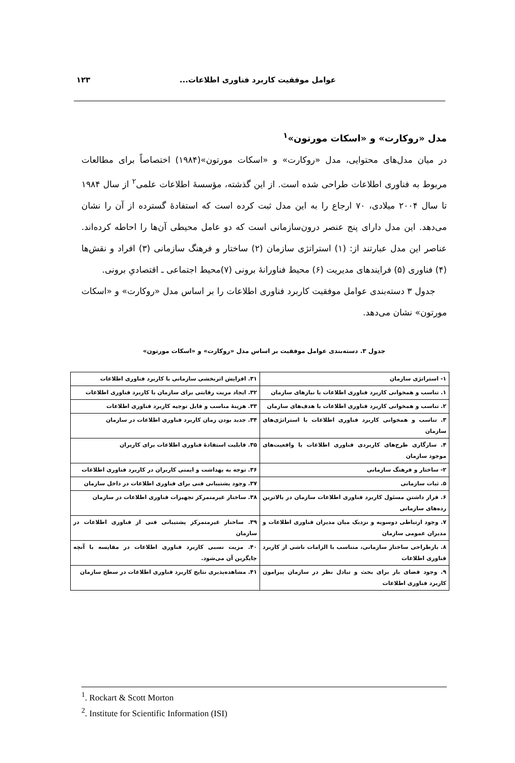عوامل موفقیت کاربرد فناوری اطلاعات... ۱۲۳
مدل «روکارت» و «اسکات مورتون»<sup>۱</sup>
در میان مدل‌های محتوایی، مدل «روکارت» و «اسکات مورتون»(۱۹۸۴) اختصاصاً برای مطالعات مربوط به فناوری اطلاعات طراحی شده است. از این گذشته، مؤسسهٔ اطلاعات علمی<sup>۲</sup> از سال ۱۹۸۴ تا سال ۲۰۰۴ میلادی، ۷۰ ارجاع را به این مدل ثبت کرده است که استفادهٔ گسترده از آن را نشان می‌دهد. این مدل دارای پنج عنصر درون‌سازمانی است که دو عامل محیطی آن‌ها را احاطه کرده‌اند. عناصر این مدل عبارتند از: (۱) استراتژی سازمان (۲) ساختار و فرهنگ سازمانی (۳) افراد و نقش‌ها (۴) فناوری (۵) فرایندهای مدیریت (۶) محیط فناورانهٔ برونی (۷)محیط اجتماعی ـ اقتصادیِ برونی.
جدول ۳ دسته‌بندی عوامل موفقیت کاربرد فناوری اطلاعات را بر اساس مدل «روکارت» و «اسکات مورتون» نشان می‌دهد.
جدول ۳. دسته‌بندی عوامل موفقیت بر اساس مدل «روکارت» و «اسکات مورتون»
| ۱- استراتژی سازمان | ۳۱. افزایش اثربخشی سازمانی با کاربرد فناوری اطلاعات |
| ۱. تناسب و همخوانی کاربرد فناوری اطلاعات با نیازهای سازمان | ۳۲. ایجاد مزیت رقابتی برای سازمان با کاربرد فناوری اطلاعات |
| ۲. تناسب و همخوانی کاربرد فناوری اطلاعات با هدف‌های سازمان | ۳۳. هزینهٔ مناسب و قابل توجیه کاربرد فناوری اطلاعات |
| ۳. تناسب و همخوانی کاربرد فناوری اطلاعات با استراتژی‌های سازمان | ۳۴. جدید بودن زمان کاربرد فناوری اطلاعات در سازمان |
| ۴. سازگاری طرح‌های کاربردی فناوری اطلاعات با واقعیت‌های موجود سازمان | ۳۵. قابلیت استفادهٔ فناوری اطلاعات برای کاربران |
| ۲- ساختار و فرهنگ سازمانی | ۳۶. توجه به بهداشت و ایمنی کاربران در کاربرد فناوری اطلاعات |
| ۵. ثبات سازمانی | ۳۷. وجود پشتیبانی فنی برای فناوری اطلاعات در داخل سازمان |
| ۶. قرار داشتن مسئول کاربرد فناوری اطلاعات سازمان در بالاترین رده‌های سازمانی | ۳۸. ساختار غیرمتمرکز تجهیزات فناوری اطلاعات در سازمان |
| ۷. وجود ارتباطی دوسویه و نزدیک میان مدیران فناوری اطلاعات و مدیران عمومی سازمان | ۳۹. ساختار غیرمتمرکز پشتیبانی فنی از فناوری اطلاعات در سازمان |
| ۸. بازطراحی ساختار سازمانی، متناسب با الزامات ناشی از کاربرد فناوری اطلاعات | ۴۰. مزیت نسبی کاربرد فناوری اطلاعات در مقایسه با آنچه جایگزین آن می‌شود. |
| ۹. وجود فضای باز برای بحث و تبادل نظر در سازمان پیرامون کاربرد فناوری اطلاعات | ۴۱. مشاهده‌پذیری نتایج کاربرد فناوری اطلاعات در سطح سازمان |
<sup>1</sup>. Rockart & Scott Morton
<sup>2</sup>. Institute for Scientific Information (ISI)